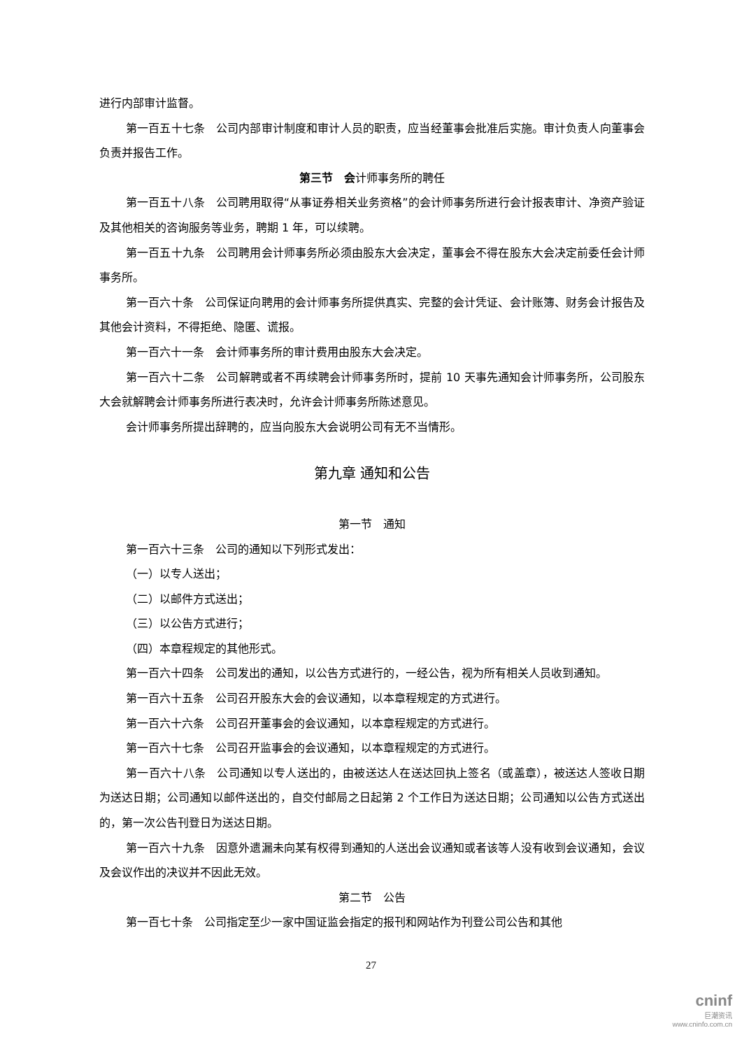进行内部审计监督。
第一百五十七条　公司内部审计制度和审计人员的职责，应当经董事会批准后实施。审计负责人向董事会负责并报告工作。
第三节　会计师事务所的聘任
第一百五十八条　公司聘用取得“从事证券相关业务资格”的会计师事务所进行会计报表审计、净资产验证及其他相关的咨询服务等业务，聘期 1 年，可以续聘。
第一百五十九条　公司聘用会计师事务所必须由股东大会决定，董事会不得在股东大会决定前委任会计师事务所。
第一百六十条　公司保证向聘用的会计师事务所提供真实、完整的会计凭证、会计账簿、财务会计报告及其他会计资料，不得拒绝、隐匿、谎报。
第一百六十一条　会计师事务所的审计费用由股东大会决定。
第一百六十二条　公司解聘或者不再续聘会计师事务所时，提前 10 天事先通知会计师事务所，公司股东大会就解聘会计师事务所进行表决时，允许会计师事务所陈述意见。
会计师事务所提出辞聘的，应当向股东大会说明公司有无不当情形。
第九章 通知和公告
第一节　通知
第一百六十三条　公司的通知以下列形式发出：
（一）以专人送出；
（二）以邮件方式送出；
（三）以公告方式进行；
（四）本章程规定的其他形式。
第一百六十四条　公司发出的通知，以公告方式进行的，一经公告，视为所有相关人员收到通知。
第一百六十五条　公司召开股东大会的会议通知，以本章程规定的方式进行。
第一百六十六条　公司召开董事会的会议通知，以本章程规定的方式进行。
第一百六十七条　公司召开监事会的会议通知，以本章程规定的方式进行。
第一百六十八条　公司通知以专人送出的，由被送达人在送达回执上签名（或盖章），被送达人签收日期为送达日期；公司通知以邮件送出的，自交付邮局之日起第 2 个工作日为送达日期；公司通知以公告方式送出的，第一次公告刊登日为送达日期。
第一百六十九条　因意外遗漏未向某有权得到通知的人送出会议通知或者该等人没有收到会议通知，会议及会议作出的决议并不因此无效。
第二节　公告
第一百七十条　公司指定至少一家中国证监会指定的报刊和网站作为刊登公司公告和其他
27
cninf
巨潮资讯
www.cninfo.com.cn